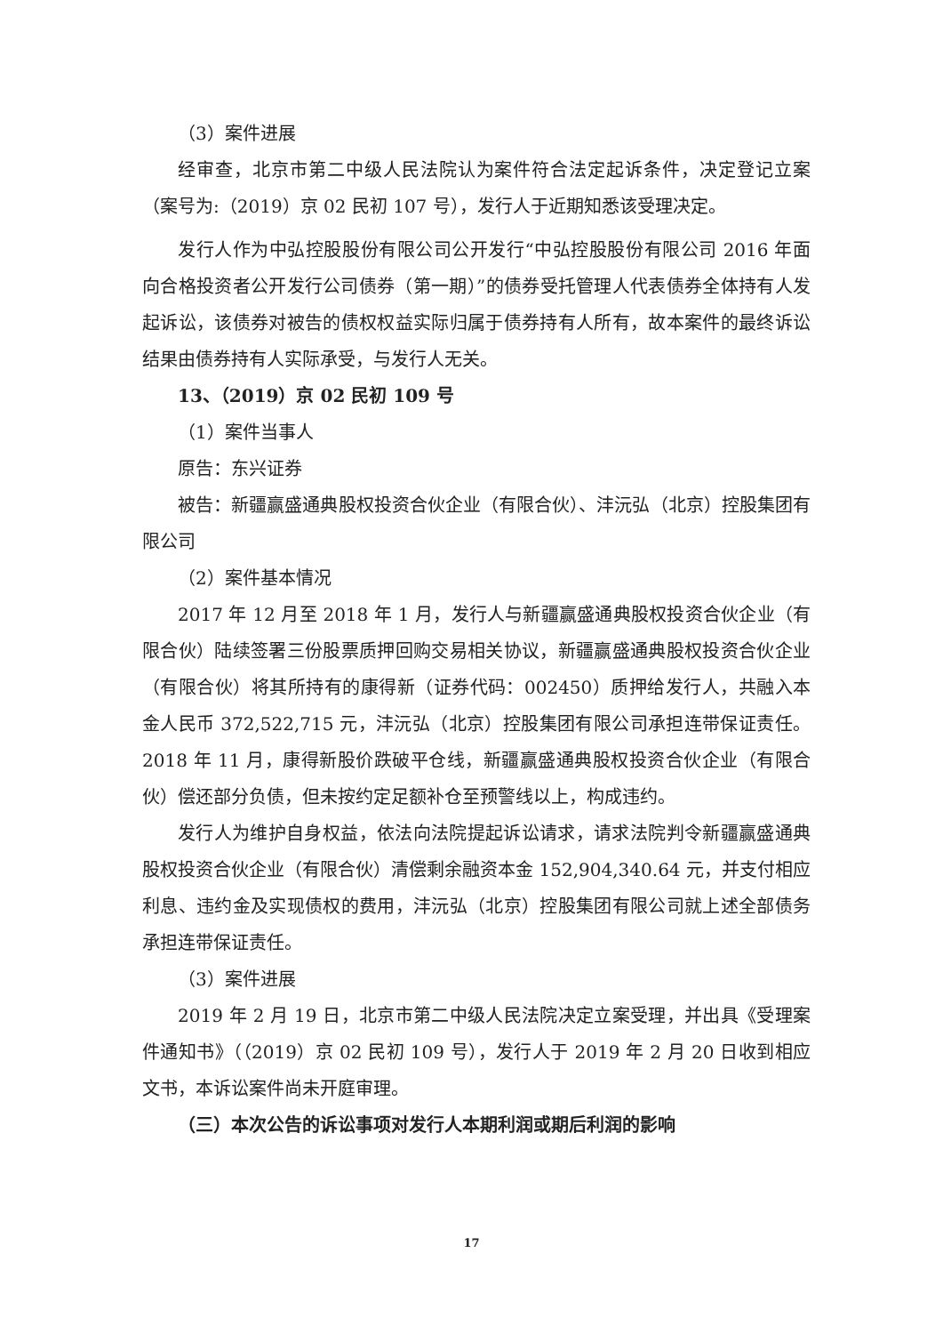（3）案件进展
经审查，北京市第二中级人民法院认为案件符合法定起诉条件，决定登记立案（案号为:（2019）京 02 民初 107 号），发行人于近期知悉该受理决定。
发行人作为中弘控股股份有限公司公开发行“中弘控股股份有限公司 2016 年面向合格投资者公开发行公司债券（第一期）”的债券受托管理人代表债券全体持有人发起诉讼，该债券对被告的债权权益实际归属于债券持有人所有，故本案件的最终诉讼结果由债券持有人实际承受，与发行人无关。
13、（2019）京 02 民初 109 号
（1）案件当事人
原告：东兴证券
被告：新疆赢盛通典股权投资合伙企业（有限合伙）、沣沅弘（北京）控股集团有限公司
（2）案件基本情况
2017 年 12 月至 2018 年 1 月，发行人与新疆赢盛通典股权投资合伙企业（有限合伙）陆续签署三份股票质押回购交易相关协议，新疆赢盛通典股权投资合伙企业（有限合伙）将其所持有的康得新（证券代码：002450）质押给发行人，共融入本金人民币 372,522,715 元，沣沅弘（北京）控股集团有限公司承担连带保证责任。2018 年 11 月，康得新股价跌破平仓线，新疆赢盛通典股权投资合伙企业（有限合伙）偿还部分负债，但未按约定足额补仓至预警线以上，构成违约。
发行人为维护自身权益，依法向法院提起诉讼请求，请求法院判令新疆赢盛通典股权投资合伙企业（有限合伙）清偿剩余融资本金 152,904,340.64 元，并支付相应利息、违约金及实现债权的费用，沣沅弘（北京）控股集团有限公司就上述全部债务承担连带保证责任。
（3）案件进展
2019 年 2 月 19 日，北京市第二中级人民法院决定立案受理，并出具《受理案件通知书》（（2019）京 02 民初 109 号），发行人于 2019 年 2 月 20 日收到相应文书，本诉讼案件尚未开庭审理。
（三）本次公告的诉讼事项对发行人本期利润或期后利润的影响
17